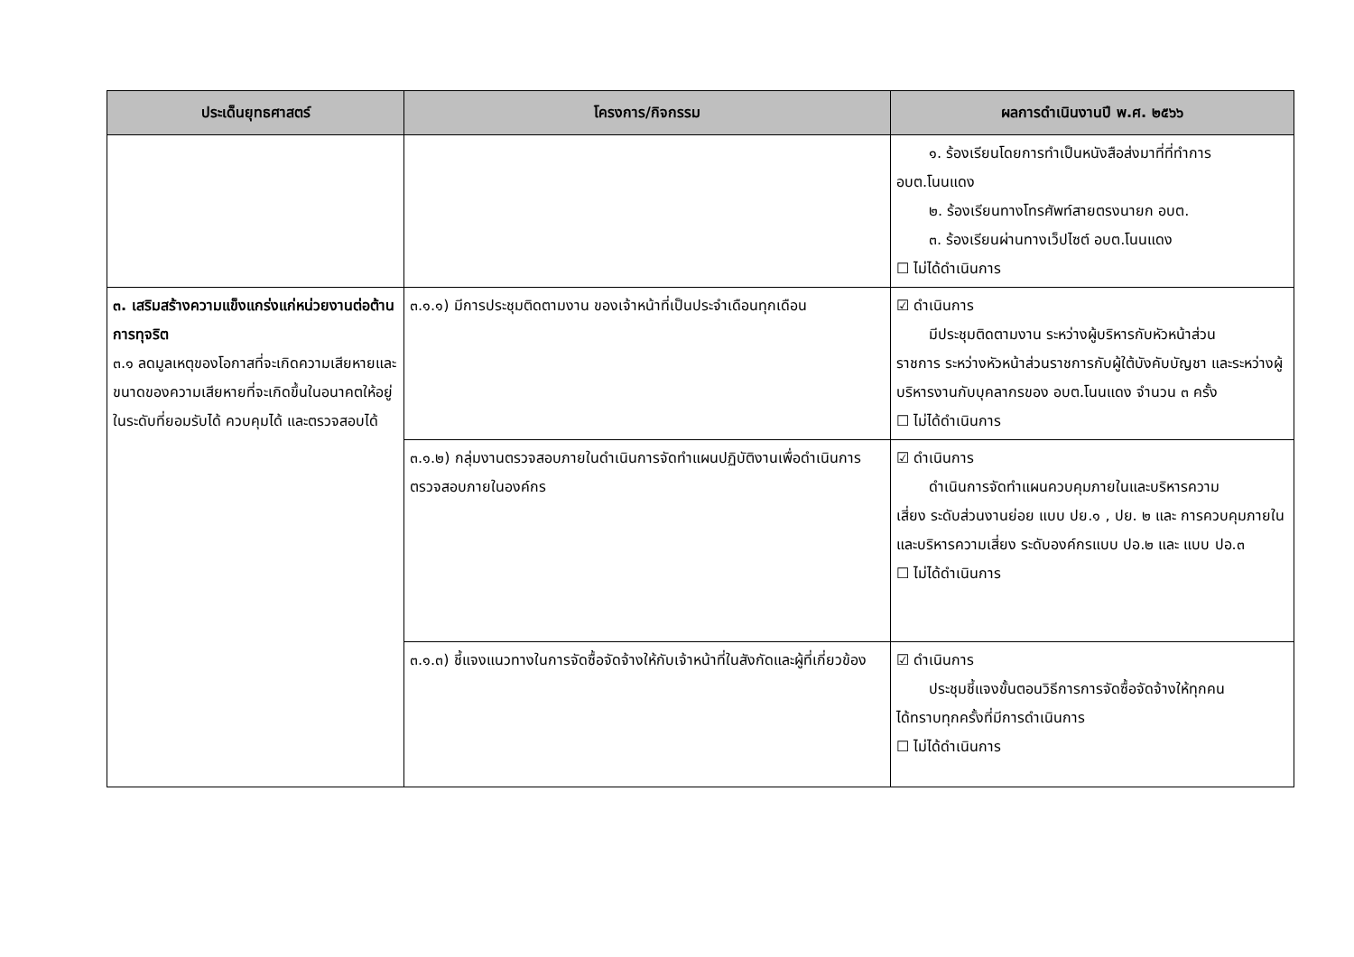| ประเด็นยุทธศาสตร์ | โครงการ/กิจกรรม | ผลการดำเนินงานปี พ.ศ. ๒๕๖๖ |
| --- | --- | --- |
| | | ๑. ร้องเรียนโดยการทำเป็นหนังสือส่งมาที่ที่ทำการ อบต.โนนแดง ๒. ร้องเรียนทางโทรศัพท์สายตรงนายก อบต. ๓. ร้องเรียนผ่านทางเว็ปไซต์ อบต.โนนแดง ☐ ไม่ได้ดำเนินการ |
| ๓. เสริมสร้างความแข็งแกร่งแก่หน่วยงานต่อต้านการทุจริต ๓.๑ ลดมูลเหตุของโอกาสที่จะเกิดความเสียหายและขนาดของความเสียหายที่จะเกิดขึ้นในอนาคตให้อยู่ในระดับที่ยอมรับได้ ควบคุมได้ และตรวจสอบได้ | ๓.๑.๑) มีการประชุมติดตามงาน ของเจ้าหน้าที่เป็นประจำเดือนทุกเดือน | ☑ ดำเนินการ มีประชุมติดตามงาน ระหว่างผู้บริหารกับหัวหน้าส่วน ราชการ ระหว่างหัวหน้าส่วนราชการกับผู้ใต้บังคับบัญชา และระหว่างผู้บริหารงานกับบุคลากรของ อบต.โนนแดง จำนวน ๓ ครั้ง ☐ ไม่ได้ดำเนินการ |
| | ๓.๑.๒) กลุ่มงานตรวจสอบภายในดำเนินการจัดทำแผนปฏิบัติงานเพื่อดำเนินการตรวจสอบภายในองค์กร | ☑ ดำเนินการ ดำเนินการจัดทำแผนควบคุมภายในและบริหารความ เสี่ยง ระดับส่วนงานย่อย แบบ ปย.๑ , ปย. ๒ และ การควบคุมภายในและบริหารความเสี่ยง ระดับองค์กรแบบ ปอ.๒ และ แบบ ปอ.๓ ☐ ไม่ได้ดำเนินการ |
| | ๓.๑.๓) ชี้แจงแนวทางในการจัดซื้อจัดจ้างให้กับเจ้าหน้าที่ในสังกัดและผู้ที่เกี่ยวข้อง | ☑ ดำเนินการ ประชุมชี้แจงขั้นตอนวิธีการการจัดซื้อจัดจ้างให้ทุกคน ได้ทราบทุกครั้งที่มีการดำเนินการ ☐ ไม่ได้ดำเนินการ |